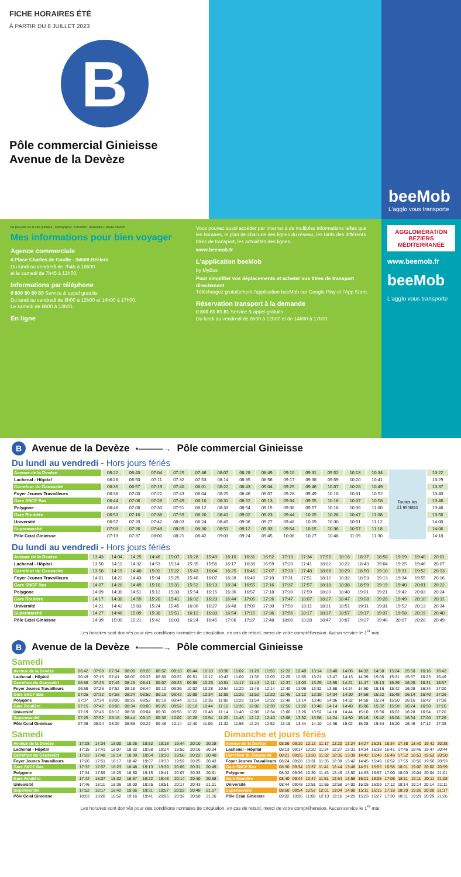FICHE HORAIRES ÉTÉ
À PARTIR DU 8 JUILLET 2023
B
Pôle commercial Ginieisse
Avenue de la Devèze
beeMob
L'agglo vous transporte
Ne pas jeter sur la voie publique - Cartographie : Géoreflet - Réalisation : Studio Asensó
Mes informations pour bien voyager
Agence commerciale
4 Place Charles de Gaulle - 34500 Béziers
Du lundi au vendredi de 7h45 à 18h00
et le samedi de 7h45 à 13h00.
Informations par téléphone
0 800 80 80 80 Service & appel gratuits
Du lundi au vendredi de 8h00 à 12h00 et 14h00 à 17h00.
Le samedi de 8h00 à 13h00.
En ligne
Vous pouvez aussi accéder par Internet à de multiples informations telles que les horaires, le plan de chacune des lignes du réseau, les tarifs des différents titres de transport, les actualités des lignes...
www.beemob.fr
L'application beeMob
by MyBus
Pour simplifier vos déplacements et acheter vos titres de transport directement
Téléchargez gratuitement l'application beeMob sur Google Play et l'App Store.
Réservation transport à la demande
0 800 81 81 81 Service & appel gratuits
Du lundi au vendredi de 8h00 à 12h00 et de 14h00 à 17h00.
AGGLOMÉRATION BÉZIERS MÉDITERRANÉE
www.beemob.fr
beeMob
L'agglo vous transporte
B Avenue de la Devèze •———→ Pôle commercial Ginieisse
Du lundi au vendredi - Hors jours fériés
| Avenue de la Devèze | 06:22 | 06:43 | 07:04 | 07:25 | 07:46 | 08:07 | 08:28 | 08:49 | 09:10 | 09:31 | 09:52 | 10:13 | 10:34 | Toutes les 21 minutes | 13:22 |
| Lachenal - Hôpital | 06:28 | 06:50 | 07:11 | 07:32 | 07:53 | 08:14 | 08:35 | 08:56 | 09:17 | 09:38 | 09:59 | 10:20 | 10:41 | | 13:29 |
| Carrefour du Gausselet | 06:35 | 06:57 | 07:19 | 07:40 | 08:01 | 08:22 | 08:43 | 09:04 | 09:25 | 09:46 | 10:07 | 10:28 | 10:49 | | 13:37 |
| Foyer Jeunes Travailleurs | 06:38 | 07:00 | 07:22 | 07:43 | 08:04 | 08:25 | 08:46 | 09:07 | 09:28 | 09:49 | 10:10 | 10:31 | 10:52 | | 13:40 |
| Gare SNCF Bas | 06:44 | 07:06 | 07:28 | 07:49 | 08:10 | 08:31 | 08:52 | 09:13 | 09:34 | 09:55 | 10:16 | 10:37 | 10:58 | | 13:46 |
| Polygone | 06:46 | 07:08 | 07:30 | 07:51 | 08:12 | 08:33 | 08:54 | 09:15 | 09:36 | 09:57 | 10:18 | 10:39 | 11:00 | | 13:48 |
| Gare Routière | 06:53 | 07:16 | 07:38 | 07:59 | 08:20 | 08:41 | 09:02 | 09:23 | 09:44 | 10:05 | 10:26 | 10:47 | 11:08 | | 13:56 |
| Université | 06:57 | 07:20 | 07:42 | 08:03 | 08:24 | 08:45 | 09:06 | 09:27 | 09:48 | 10:09 | 10:30 | 10:51 | 11:12 | | 14:00 |
| Supermarché | 07:03 | 07:26 | 07:48 | 08:09 | 08:30 | 08:51 | 09:12 | 09:33 | 09:54 | 10:15 | 10:36 | 10:57 | 11:18 | | 14:06 |
| Pôle Ccial Ginieisse | 07:13 | 07:37 | 08:00 | 08:21 | 08:42 | 09:03 | 09:24 | 09:45 | 10:06 | 10:27 | 10:48 | 11:09 | 11:30 | | 14:18 |
Du lundi au vendredi - Hors jours fériés
| Avenue de la Devèze | 13:43 | 14:04 | 14:25 | 14:46 | 15:07 | 15:28 | 15:49 | 16:10 | 16:31 | 16:52 | 17:13 | 17:34 | 17:55 | 18:16 | 18:37 | 18:58 | 19:19 | 19:40 | 20:01 |
| Lachenal - Hôpital | 13:50 | 14:11 | 14:32 | 14:53 | 15:14 | 15:35 | 15:56 | 16:17 | 16:38 | 16:59 | 17:20 | 17:41 | 18:02 | 18:22 | 18:43 | 19:04 | 19:25 | 19:46 | 20:07 |
| Carrefour du Gausselet | 13:58 | 14:19 | 14:40 | 15:01 | 15:22 | 15:43 | 16:04 | 16:25 | 16:46 | 17:07 | 17:28 | 17:48 | 18:09 | 18:29 | 18:50 | 19:10 | 19:31 | 19:52 | 20:13 |
| Foyer Jeunes Travailleurs | 14:01 | 14:22 | 14:43 | 15:04 | 15:25 | 15:46 | 16:07 | 16:28 | 16:49 | 17:10 | 17:31 | 17:51 | 18:12 | 18:32 | 18:53 | 19:13 | 19:34 | 19:55 | 20:16 |
| Gare SNCF Bas | 14:07 | 14:28 | 14:49 | 15:10 | 15:31 | 15:52 | 16:13 | 16:34 | 16:55 | 17:16 | 17:37 | 17:57 | 18:18 | 18:38 | 18:59 | 19:19 | 19:40 | 20:01 | 20:22 |
| Polygone | 14:09 | 14:30 | 14:51 | 15:12 | 15:33 | 15:54 | 16:15 | 16:36 | 16:57 | 17:18 | 17:39 | 17:59 | 18:20 | 18:40 | 19:01 | 19:21 | 19:42 | 20:03 | 20:24 |
| Gare Routière | 14:17 | 14:38 | 14:59 | 15:20 | 15:41 | 16:02 | 16:23 | 16:44 | 17:05 | 17:26 | 17:47 | 18:07 | 18:27 | 18:47 | 19:08 | 19:28 | 19:49 | 20:10 | 20:31 |
| Université | 14:21 | 14:42 | 15:03 | 15:24 | 15:45 | 16:06 | 16:27 | 16:48 | 17:09 | 17:30 | 17:50 | 18:11 | 18:31 | 18:51 | 19:11 | 19:31 | 19:52 | 20:13 | 20:34 |
| Supermarché | 14:27 | 14:48 | 15:09 | 15:30 | 15:51 | 16:12 | 16:33 | 16:54 | 17:15 | 17:36 | 17:56 | 18:17 | 18:37 | 18:57 | 19:17 | 19:37 | 19:58 | 20:19 | 20:40 |
| Pôle Ccial Ginieisse | 14:39 | 15:00 | 15:21 | 15:42 | 16:03 | 16:24 | 16:45 | 17:06 | 17:27 | 17:48 | 18:08 | 18:28 | 18:47 | 19:07 | 19:27 | 19:46 | 20:07 | 20:28 | 20:49 |
Les horaires sont donnés pour des conditions normales de circulation, en cas de retard, merci de votre compréhension. Aucun service le 1<sup>er</sup> mai.
B Avenue de la Devèze •———→ Pôle commercial Ginieisse
Samedi
| Avenue de la Devèze | 06:42 | 07:08 | 07:34 | 08:00 | 08:26 | 08:52 | 09:18 | 09:44 | 10:10 | 10:36 | 11:02 | 11:28 | 11:56 | 12:22 | 12:48 | 13:14 | 13:40 | 14:06 | 14:32 | 14:58 | 15:24 | 15:50 | 16:16 | 16:42 |
| Lachenal - Hôpital | 06:49 | 07:15 | 07:41 | 08:07 | 08:33 | 08:59 | 09:25 | 09:51 | 10:17 | 10:43 | 11:09 | 11:35 | 12:03 | 12:29 | 12:55 | 13:21 | 13:47 | 14:13 | 14:39 | 15:05 | 15:31 | 15:57 | 16:23 | 16:49 |
| Carrefour du Gausselet | 06:56 | 07:23 | 07:49 | 08:15 | 08:41 | 09:07 | 09:33 | 09:59 | 10:25 | 10:51 | 11:17 | 11:43 | 12:11 | 12:37 | 13:03 | 13:29 | 13:55 | 14:21 | 14:47 | 15:13 | 15:39 | 16:05 | 16:31 | 16:57 |
| Foyer Jeunes Travailleurs | 06:59 | 07:26 | 07:52 | 08:18 | 08:44 | 09:10 | 09:36 | 10:02 | 10:28 | 10:54 | 11:20 | 11:46 | 12:14 | 12:40 | 13:06 | 13:32 | 13:58 | 14:24 | 14:50 | 15:16 | 15:42 | 16:08 | 16:34 | 17:00 |
| Gare SNCF Bas | 07:05 | 07:32 | 07:58 | 08:24 | 08:50 | 09:16 | 09:42 | 10:08 | 10:34 | 11:00 | 11:26 | 11:52 | 12:20 | 12:46 | 13:12 | 13:38 | 14:04 | 14:30 | 14:56 | 15:22 | 15:48 | 16:14 | 16:40 | 17:06 |
| Polygone | 07:07 | 07:34 | 08:00 | 08:26 | 08:52 | 09:18 | 09:44 | 10:10 | 10:36 | 11:02 | 11:28 | 11:54 | 12:22 | 12:48 | 13:14 | 13:40 | 14:06 | 14:32 | 14:58 | 15:24 | 15:50 | 16:16 | 16:42 | 17:08 |
| Gare Routière | 07:15 | 07:42 | 08:08 | 08:34 | 09:00 | 09:26 | 09:52 | 10:18 | 10:44 | 11:10 | 11:36 | 12:02 | 12:30 | 12:56 | 13:22 | 13:48 | 14:14 | 14:40 | 15:06 | 15:32 | 15:58 | 16:24 | 16:50 | 17:16 |
| Université | 07:19 | 07:46 | 08:12 | 08:38 | 09:04 | 09:30 | 09:56 | 10:22 | 10:48 | 11:14 | 11:40 | 12:06 | 12:34 | 13:00 | 13:26 | 13:52 | 14:18 | 14:44 | 15:10 | 15:36 | 16:02 | 16:28 | 16:54 | 17:20 |
| Supermarché | 07:25 | 07:52 | 08:18 | 08:44 | 09:10 | 09:36 | 10:02 | 10:28 | 10:54 | 11:20 | 11:46 | 12:12 | 12:40 | 13:06 | 13:32 | 13:58 | 14:24 | 14:50 | 15:16 | 15:42 | 16:08 | 16:34 | 17:00 | 17:26 |
| Pôle Ccial Ginieisse | 07:36 | 08:04 | 08:30 | 08:56 | 09:22 | 09:48 | 10:14 | 10:40 | 11:06 | 11:32 | 11:58 | 12:24 | 12:52 | 13:18 | 13:44 | 14:10 | 14:36 | 15:02 | 15:28 | 15:54 | 16:20 | 16:46 | 17:12 | 17:38 |
Samedi
| Avenue de la Devèze | 17:08 | 17:34 | 18:00 | 18:26 | 18:52 | 19:18 | 19:44 | 20:10 | 20.28 |
| Lachenal - Hôpital | 17:15 | 17:41 | 18:07 | 18:32 | 18:58 | 19:24 | 19:50 | 20:16 | 20.34 |
| Carrefour du Gausselet | 17:23 | 17:48 | 18:14 | 18:39 | 19:04 | 19:30 | 19:56 | 20:22 | 20.40 |
| Foyer Jeunes Travailleurs | 17:26 | 17:51 | 18:17 | 18:42 | 19:07 | 19:33 | 19:59 | 20:25 | 20.43 |
| Gare SNCF Bas | 17:32 | 17:57 | 18:23 | 18:48 | 19:13 | 19:39 | 20:05 | 20:31 | 20.49 |
| Polygone | 17:34 | 17:59 | 18:25 | 18:50 | 19:15 | 19:41 | 20:07 | 20:33 | 20.51 |
| Gare Routière | 17:42 | 18:07 | 18:32 | 18:57 | 19:22 | 19:48 | 20:14 | 20:40 | 20.58 |
| Université | 17:46 | 18:11 | 18:36 | 19:00 | 19:25 | 19:51 | 20:17 | 20:43 | 21.01 |
| Supermarché | 17:52 | 18:17 | 18:42 | 19:06 | 19:31 | 19:57 | 20:23 | 20:49 | 21.07 |
| Pôle Ccial Ginieisse | 18:03 | 18:28 | 18:52 | 19:16 | 19:41 | 20:06 | 20:32 | 20:58 | 21.16 |
Dimanche et jours fériés
| Avenue de la Devèze | 08:06 | 09:10 | 10:13 | 11:17 | 12:20 | 13:24 | 14:27 | 15:31 | 16:34 | 17:38 | 18:40 | 19:41 | 20:38 |
| Lachenal - Hôpital | 08:13 | 09:17 | 10:20 | 11:24 | 12:27 | 13:31 | 14:34 | 15:38 | 16:41 | 17:45 | 18:46 | 19:47 | 20:44 |
| Carrefour du Gausselet | 08:21 | 09:25 | 10:28 | 11:32 | 12:35 | 13:39 | 14:42 | 15:46 | 16:49 | 17:52 | 18:53 | 19:53 | 20:50 |
| Foyer Jeunes Travailleurs | 08:24 | 09:28 | 10:31 | 11:35 | 12:38 | 13:42 | 14:45 | 15:49 | 16:52 | 17:55 | 18:56 | 19:56 | 20:53 |
| Gare SNCF Bas | 08:30 | 09:34 | 10:37 | 11:41 | 12:44 | 13:48 | 14:51 | 15:55 | 16:58 | 18:01 | 19:02 | 20:02 | 20:59 |
| Polygone | 08:32 | 09:36 | 10:39 | 11:43 | 12:46 | 13:50 | 14:53 | 15:57 | 17:00 | 18:03 | 19:04 | 20:04 | 21:01 |
| Gare Routière | 08:40 | 09:44 | 10:47 | 11:51 | 12:54 | 13:58 | 15:01 | 16:05 | 17:08 | 18:11 | 19:11 | 20:11 | 21:08 |
| Université | 08:44 | 09:48 | 10:51 | 11:55 | 12:58 | 14:02 | 15:05 | 16:09 | 17:12 | 18:14 | 19:14 | 20:14 | 21:11 |
| Supermarché | 08:50 | 09:54 | 10:57 | 12:01 | 13:04 | 14:08 | 15:11 | 16:15 | 17:18 | 18:20 | 19:20 | 20:20 | 21:17 |
| Pôle Ccial Ginieisse | 09:02 | 10:06 | 11:09 | 12:13 | 13:16 | 14:20 | 15:23 | 16:27 | 17:30 | 18:31 | 19:29 | 20:29 | 21:26 |
Les horaires sont donnés pour des conditions normales de circulation, en cas de retard, merci de votre compréhension. Aucun service le 1<sup>er</sup> mai.